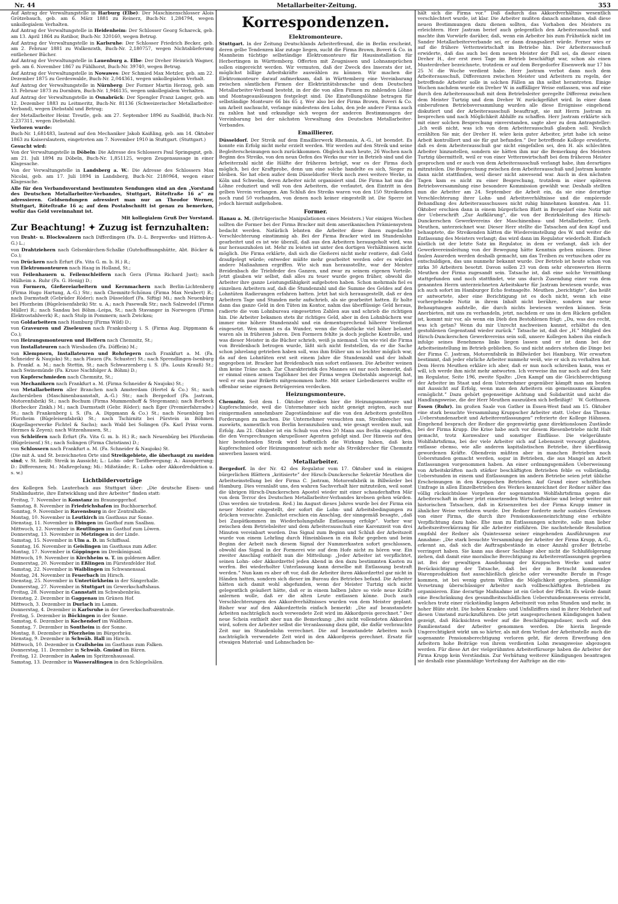Nr. 44 Metallarbeiter-Zeitung. 353
Auf Antrag der Verwaltungstelle in Harburg (Elbe): Der Maschinenschlosser Alois Grötzebauch, geb. am 6. März 1881 zu Reinerz, Buch-Nr. 1,284794, wegen unkollegialem Verhalten.
Auf Antrag der Verwaltungstelle in Heidenheim: Der Schlosser Georg Schareck, geb. am 13. April 1864 zu Ratibor, Buch-Nr. 320160, wegen Betrug.
Auf Antrag der Verwaltungstelle in Karlsruhe: Der Schlosser Friedrich Becker, geb. am 2. Februar 1881 zu Walkenrath, Buch-Nr. 2,180757, wegen Nichtablieferung entliehener Bücher.
Auf Antrag der Verwaltungstelle in Lauenburg a. Elbe: Der Dreher Heinrich Wagner, geb. am 6. November 1867 zu Fühlhorst, Buch-Nr. 39740, wegen Betrug.
Auf Antrag der Verwaltungstelle in Nowawes: Der Schmied Max Metzler, geb. am 22. Dezember 1875 zu Gerdeswalde, Buch-Nr. 2,044361, wegen unkollegialem Verhalt.
Auf Antrag der Verwaltungstelle in Nürnberg: Der Former Martin Herzog, geb. am 13. Februar 1873 zu Dornbirn, Buch-Nr. 1,946135, wegen unkollegialem Verhalten.
Auf Antrag der Verwaltungstelle in Osnabrück: Der Spengler Franz Langer, geb. am 12. Dezember 1883 zu Leitmeritz, Buch-Nr. 81136 (Schweizerischer Metallarbeiter-Verband), wegen Diebstahl und Betrug;
der Metallarbeiter Heinr. Treutle, geb. am 27. September 1896 zu Saalfeld, Buch-Nr. 2,237311, wegen Diebstahl.
Verloren wurde:
Buch-Nr. 1,681483, lautend auf den Mechaniker Jakob Kaißling, geb. am 14. Oktober 1863 zu Kaiserslautern, eingetreten am 7. November 1910 in Stuttgart. (Stuttgart.)
Gesucht wird:
Von der Verwaltungstelle in Döbeln: Die Adresse des Schlossers Paul Springsgut, geb. am 21. Juli 1894 zu Döbeln, Buch-Nr. 1,851125, wegen Zeugenaussage in einer Klagesache.
Von der Verwaltungstelle in Landsberg a. W.: Die Adresse des Schlossers Max Nicolai, geb. am 17. Juli 1894 in Landsberg, Buch-Nr. 2180964, wegen einer Klagesache.
Alle für den Verbandsvorstand bestimmten Sendungen sind an den „Vorstand des Deutschen Metallarbeiter-Verbandes, Stuttgart, Röteſtraße 16 a“ zu adressieren. Geldsendungen adressiert man nur an Theodor Werner, Stuttgart, Röteſtraße 16 a; auf dem Postabschnitt ist genau zu bemerken, wofür das Geld vereinnahmt ist.
Mit kollegialem Gruß Der Vorstand.
Zur Beachtung! ✦ Zuzug ist fernzuhalten:
von Draht- u. Blockwalzern nach Differdingen (Fa. D.-L. Bergwerks- und Hütten-A.-G.) L.;
von Drahtziehern nach Gelsenkirchen-Schalke (Gutehoffnungshütte, Abt. Böcker & Co.);
von Drückern nach Erfurt (Fa. Vita G. m. b. H.) R.;
von Elektromonteuren nach Haag in Holland, St.;
von Feilenhauern u. Feilenschleifern nach Gera (Firma Richard Just); nach Mülheim a. Ruhr (Fa. G. Henig) D.;
von Formern, Gießereiarbeitern und Kernmachern nach Berlin-Lichtenberg (Firma Hugo Hartung, A.-G.) Str.; nach Chemnitz-Schönau (Firma Max Neubert) R.; nach Darmstadt (Gebrüder Röder); nach Düsseldorf (Fa. Siftig) Mi.; nach Neuenbürg bei Pforzheim (Bügeleisenfabrik) Str. u. A.; nach Pasewalk Str.; nach Salzwedel (Firma Müller) R.; nach Sandau bei Böhm.-Leipa, St.; nach Stavanger in Norwegen (Firma Elektrostahlwerk) R.; nach Stolp in Pommern; nach Zwickau;
von Goldarbeitern nach Hamburg (Firma Wild) D.;
von Graveuren und Ziseleuren nach Frankenberg i. S. (Firma Aug. Dippmann & Co.);
von Heizungsmonteuren und Helfern nach Chemnitz, St.;
von Installateuren nach Wiesbaden (Fa. Döfflein) M.;
von Klempnern, Installateuren und Rohrlegern nach Frankfurt a. M. (Fa. Schneider & Naujoks) St.; nach Plauen (Fa. Schuster) St.; nach Sprendlingen-Isenburg b. Frankf. a. M.; nach Stettin, St.; nach Schwarzenberg i. S. (Fa. Louis Krauß) St.; nach Swinemünde (Fa. Kruse Nachfolger A. Böhm) D.;
von Kupferschmieden nach Chemnitz, St.;
von Mechanikern nach Frankfurt a. M. (Firma Schneider & Naujoks) St.;
von Metallarbeitern aller Branchen nach Amsterdam (Hertel & Co.) St.; nach Aschersleben (Maschinenbauanstalt, A.-G.) Str.; nach Bergedorf (Fa. Jastram, Motorenfabrik) St.; nach Bochum (Firma Mummenhoff & Stegemann); nach Borbeck (Borbecker Zinkh.) M.; nach Darmstadt (Gebr. Röder); nach Eger (Premierfahrradw.) St.; nach Frankenberg i. S. (Fa. A. Dippmann & Co.) St.; nach Neuenbürg bei Pforzheim (Bügeleisenfabrik) St.; nach Tschirnitz bei Pürstein in Böhmen (Kugellagerwerke Fichtel & Sachs); nach Wald bei Solingen (Fa. Karl Prinz vorm. Hermes & Zeyen); nach Witzenhausen, St.;
von Schleifern nach Erfurt (Fa. Vita G. m. b. H.) R.; nach Neuenbürg bei Pforzheim (Bügeleisenf.) St.; nach Solingen (Firma Christians) D.;
von Schlossern nach Frankfurt a. M. (Fa. Schneider & Naujoks) St.
(Die mit A. und St. bezeichneten Orte sind Streikgebiete, die überhaupt zu meiden sind; v. St. heißt: Streik in Aussicht; L.: Lohn- oder Tarifbewegung; A.: Aussperrung; D.: Differenzen; M.: Maßregelung; Mi.: Mißstände; R.: Lohn- oder Akkordreduktion u. s. w.)
Lichtbildervorträge
des Kollegen Seb. Lauterbach aus Stuttgart über: „Die deutsche Eisen- und Stahlindustrie, ihre Entwicklung und ihre Arbeiter“ finden statt:
Freitag, 7. November in Konstanz im Brauneggerhof.
Samstag, 8. November in Friedrichshafen im Buchhornerhof.
Sonntag, 9. November in Ravensburg in der Zentralhalle.
Montag, 10. November in Leutkirch im Gasthaus zur Sonne.
Dienstag, 11. November in Ebingen im Gasthof zum Saalbau.
Mittwoch, 12. November in Reutlingen im Gasthof zum Löwen.
Donnerstag, 13. November in Metzingen in der Linde.
Samstag, 15. November in Ulm a. D. im Schiffsaal.
Sonntag, 16. November in Geislingen im Gasthaus zum Adler.
Montag, 17. November in Göppingen im Dreikönigsaal.
Mittwoch, 19. November in Kirchheim u. T. im goldenen Adler.
Donnerstag, 20. November in Eßlingen im Fürstenfelder Hof.
Samstag, 22. November in Waiblingen im Schwanensaal.
Montag, 24. November in Feuerbach im Hirsch.
Dienstag, 25. November in Untertürkheim in der Sängerhalle.
Donnerstag, 27. November in Stuttgart im Gewerkschaftshaus.
Freitag, 28. November in Cannstatt im Schwabenbräu.
Dienstag, 2. Dezember in Gaggenau im Grünen Hof.
Mittwoch, 3. Dezember in Durlach im Lamm.
Donnerstag, 4. Dezember in Karlsruhe in der Gewerkschaftszentrale.
Freitag, 5. Dezember in Böckingen in der Sonne.
Samstag, 6. Dezember in Kochendorf im Waldhorn.
Sonntag, 7. Dezember in Sontheim in der Sonne.
Montag, 8. Dezember in Pforzheim im Bürgerbräu.
Dienstag, 9. Dezember in Schwäb. Hall im Hirsch.
Mittwoch, 10. Dezember in Crailsheim im Gasthaus zum Falken.
Donnerstag, 11. Dezember in Schwäb. Gmünd im Bären.
Freitag, 12. Dezember in Aalen im Spritzenhaussaal.
Samstag, 13. Dezember in Wasseralfingen in den Schlegelsälen.
Korrespondenzen.
Elektromonteure.
Stuttgart. In der Zeitung Deutschlands Arbeiterfreund, die in Berlin erscheint, deren gelbe Tendenzen klar zutage liegen, sucht die Firma Brown, Boveri & Co. in Mannheim tüchtige selbständige Elektromonteure für Hausinstallation für Herbertingen in Württemberg. Offerten mit Zeugnissen und Lohnansprüchen sollen eingereicht werden. Wir vermuten, daß der Zweck des Inserats der ist, möglichst billige Arbeitskräfte auswählen zu können. Wir machen die Elektromonteure darauf aufmerksam, daß in Württemberg eine Vereinbarung zwischen sämtlichen Firmen der Elektrizitätsbranche und dem Deutschen Metallarbeiter-Verband besteht, in der die von allen Firmen zu zahlenden Löhne und Montageauslösungen festgelegt sind. Die Einstellungslöhne betragen für selbständige Monteure 66 bis 65 ₰. Wer also bei der Firma Brown, Boveri & Co. um Arbeit nachsucht, verlange mindestens den Lohn, den jede andere Firma auch zu zahlen hat und erkundige sich wegen der anderen Bestimmungen der Vereinbarung bei der nächsten Verwaltung des Deutschen Metallarbeiter-Verbandes.
Emaillierer.
Düsseldorf. Der Streik auf dem Emaillierwerk Rhenania, A.-G., ist beendet. Es konnte ein Erfolg nicht mehr erzielt werden. Wir werden auf den Streik und seine Begleiterscheinungen noch zurückkommen. Obgleich auch heute, 26 Wochen nach Beginn des Streiks, von den neun Oefen des Werks nur vier in Betrieb sind und die Arbeiterzahl nicht die Hälfte der früheren beträgt, war es der Firma doch möglich, bei der Kraftprobe, denn um eine solche handelte es sich, Sieger zu bleiben. Sie hat eben außer dem Düsseldorfer Werk noch zwei weitere Werke, in Köln und Schwelm, deren Arbeiter nicht organisiert sind. Die Firma hat nun die Löhne reduziert und will von den Arbeitern, die verlautet, den Eintritt in den gelben Verein verlangen. Am Schluß des Streiks waren von den 150 Streikenden noch rund 50 vorhanden, von denen noch keiner eingestellt ist. Die Sperre ist jedoch hiermit aufgehoben.
Former.
Hanau a. M. (Betrügerische Manipulationen eines Meisters.) Vor einigen Wochen sollten die Former bei der Firma Bracker mit dem amerikanischen Prämiensystem bedacht werden. Natürlich lehnten die Arbeiter diese ihnen zugedachte Verschlechterung einstimmig ab. Bei der Firma Bracker wird im Stundenlohn gearbeitet und es ist wie überall, daß aus den Arbeitern herausgeholt wird, was nur herauszuholen ist. Mehr zu leisten ist unter den dortigen Verhältnissen nicht möglich. Die Firma erklärte, daß sich die Gießerei nicht mehr rentiere, daß Geld draufgelegt würde; entweder müßte mehr gearbeitet werden oder es würden andere Maßnahmen ergriffen. Wie sich nun herausstellte, war der Meister Breidenbach die Triebfeder des Ganzen, und zwar zu seinem eigenen Vorteile. Jetzt glauben wir selbst, daß alles zu teuer wurde gegen früher, obwohl die Arbeiter ihre ganze Leistungsfähigkeit aufgeboten haben. Schon mehrmals fiel es einzelnen Arbeitern auf, daß die Stundenzahl und die Summe des Geldes auf den Lohntüten Radierungen erfahren hatten. Jetzt hat sich herausgestellt, daß er den Arbeitern Tage und Stunden mehr aufschrieb, als sie gearbeitet hatten. Er holte dann das ganze Geld in den Tüten im Kontor, nahm das überflüssige Geld heraus, radierte die vom Lohnbureau eingesetzten Zahlen aus und schrieb die richtigen hin. Die Arbeiter bekamen stets ihr richtiges Geld, aber in den Lohnbüchern war immer eine höhere Stundenzahl und ein dementsprechend höherer Verdienst eingesetzt. Wen nimmt es da Wunder, wenn die Gußstücke viel höher belastet waren als in früheren Jahren. Den Formern fehlte ja doch jegliche Kontrolle, und was dieser Meister in die Bücher schrieb, weiß ja niemand. Um wie viel die Firma von Breidenbach betrogen wurde, läßt sich nicht feststellen, da er die Sache schon jahrelang getrieben haben soll, was ihm früher um so leichter möglich war, da auf den Lohntüten erst seit einem Jahre die Stundenzahl und der Inhalt angegeben ist. Bracker hat Breidenbach nun sofort entlassen. Die Arbeiter weinen ihm keine Träne nach. Zur Charakteristik des Mannes sei nur noch bemerkt, daß er einmal einen armen Taglöhner bei der Firma wegen Diebstahls angezeigt hat, weil er ein paar Briketts mitgenommen hatte. Mit seiner Liebedienerei wollte er offenbar seine eigenen Betrügereien verdecken.
Heizungsmonteure.
Chemnitz. Seit dem 1. Oktober streiken hier die Heizungsmonteure und Kupferschmiede, weil die Unternehmer sich nicht geneigt zeigten, auch nur einigermaßen annehmbare Zugeständnisse auf die von den Arbeitern gestellten Forderungen zu machen. Die Unternehmer versuchten nun, Streikbrecher von auswärts, namentlich von Berlin heranzuholen und, wie gesagt werden muß, mit Erfolg. Am 21. Oktober ist ein Schub von etwa 20 Mann aus Berlin eingetroffen, die den Versprechungen skrupelloser Agenten gefolgt sind. Der Hinweis auf den hier bestehenden Streik wird hoffentlich die Wirkung haben, daß kein Kupferschmied oder Heizungsmonteur sich mehr als Streikbrecher für Chemnitz anwerben lassen wird.
Metallarbeiter.
Bergedorf. In der Nr. 42 des Regulator vom 17. Oktober und in einigen bürgerlichen Blättern „kritisierte“ der Hirsch-Dunckersche Sekretär Meuthen die Arbeitseinstellung bei der Firma C. Jastram, Motorenfabrik in Billwärder bei Hamburg. Dies veranlaßt uns, den wahren Sachverhalt hier mitzuteilen, weil sonst die übrigen Hirsch-Dunckerschen Apostel wieder mit einer schauderhaften Mär von dem Terror des Deutschen Metallarbeiter-Verbandes krebsen gehen würden. (Das werden sie trotzdem. Red.) Im August dieses Jahres wurde bei der Firma ein neuer Meister eingestellt, der sofort die Lohn- und Arbeitsbedingungen zu drücken versuchte. Zunächst erschien ein Anschlag, der sinngemäß besagte, „daß bei Zuspätkommen im Wiederholungsfalle Entlassung erfolge“. Vorher war zwischen dem Betriebsleiter und dem Arbeiterausschuß eine Karenzzeit von drei Minuten vereinbart worden. Das Signal zum Beginn und Schluß der Arbeitszeit wurde von einem Lehrling durch Hineinblasen in ein Rohr gegeben und beim Beginn der Arbeit nach diesem Signal der Nummerkasten sofort geschlossen, obwohl das Signal in der Formerei wie auf dem Hofe nicht zu hören war. Ein zweiter Anschlag enthielt nun die Mitteilung: „Jeder Arbeiter ist verpflichtet, seinen Lohn- oder Akkordzettel jeden Abend in den dazu bestimmten Kasten zu werfen. Bei wiederholter Unterlassung kann derselbe mit Entlassung bestraft werden.“ Nun kam es aber oft vor, daß die Arbeiter ihren Akkordzettel gar nicht in Händen hatten, sondern sich dieser im Bureau des Betriebes befand. Die Arbeiter hätten sich damit wohl abgefunden, wenn der Meister Turtzig sich nicht gelegentlich geäußert hätte, daß er in einem halben Jahre so viele neue Kräfte anlernen wolle, daß er die alten Leute entlassen könne. Doch auch Verschlechterungen des Akkordverhältnisses wurden von dem Meister geplant. Bisher war auf den Akkordzetteln einfach bemerkt: „Die auf beanstandete Arbeiten nachträglich noch verwendete Zeit wird im Akkordpreis gerechnet.“ Der neue Schein enthielt aber nun die Bemerkung: „Bei nicht vollendeten Akkorden wird, sofern der Arbeiter selbst die Veranlassung dazu gibt, die dafür verbrauchte Zeit nur im Stundenlohn verrechnet. Die auf beanstandete Arbeiten noch nachträglich verwendete Zeit wird in den Akkordpreis gerechnet. Ersatz für etwaigen Material- und Lohnschaden be-
hält sich die Firma vor.“ Daß dadurch das Akkordverhältnis wesentlich verschlechtert wurde, ist klar. Die Arbeiter mußten danach annehmen, daß diese neuen Bestimmungen dazu dienen sollten, das Vorhaben des Meisters zu erleichtern. Herr Jastram berief auch gelegentlich den Arbeiterausschuß und machte ihm Vorwürfe darüber, daß, wenn ein Arbeiter bis zum Frühstück nicht im Sander Metallarbeiterverbande sei, er dann drangsaliert würde. Ferner wies er auf die frühere Vetternwirtschaft im Betriebe hin. Der Arbeiterausschuß erwiderte, daß das auch bei dem neuen Meister der Fall sei, da dieser einen Dreher H., der erst zwei Tage im Betrieb beschäftigt war, schon als einen Musterdreher bezeichnete, trotzdem er auf dem Bergedorfer Eisenwerk nur 17 bis 25 ℳ die Woche verdient habe. Herr Jastram verbot dann noch dem Arbeiterausschuß, Differenzen zwischen Meister und Arbeitern zu regeln, der betreffende Arbeiter solle in solchen Fällen an ihn selbst herantreten. Einige Wochen nachdem wurde ein Dreher W. in auffälliger Weise entlassen, was auf eine durch den Arbeiterausschuß mit dem Betriebsleiter geregelte Differenz zwischen dem Meister Turtzig und dem Dreher W. zurückgeführt wird. In einer dann einberufenen Betriebsversammlung wurden alle diese Ereignisse eingehend diskutiert und der Arbeiterausschuß beauftragt, sie mit Herrn Jastram zu besprechen und nach Möglichkeit Abhilfe zu schaffen. Herr Jastram erklärte sich mit einer solchen Besprechung einverstanden, sagte aber zu dem Antragsteller: „Ich weiß nicht, was ich von dem Arbeiterausschuß glauben soll. Neulich erzählten Sie mir, der Dreher H. wäre kein guter Arbeiter, jetzt habe ich seine Arbeit kontrolliert und sie für gut befunden.“ Der betreffende Kollege erwiderte, daß es dem Arbeiterausschuß gar nicht eingefallen sei, den H. als schlechten Arbeiter hinzustellen, sondern sie hätten ihm nur die Bemerkung des Meisters Turtzig übermittelt, weil er von einer Vetternwirtschaft bei dem früheren Meister gesprochen und er auch von dem Arbeiterausschuß verlangt habe, ihm derartiges mitzuteilen. Die Besprechung zwischen dem Arbeiterausschuß und Jastram konnte dann nicht stattfinden, weil dieser nicht anwesend war. Auch in den nächsten Tagen kam es nicht zu einer Besprechung, trotzdem in einer späteren Betriebsversammlung eine besondere Kommission gewählt war. Deshalb stellten nun die Arbeiter am 24. September die Arbeit ein, da sie eine derartige Verschlechterung ihrer Lohn- und Arbeitsverhältnisse und die empörende Behandlung des Arbeiterausschusses nicht ruhig hinnehmen konnten. Am 11. Oktober erschien dann in einem bürgerlichen Blatt in Bergedorf eine Notiz mit der Ueberschrift „Zur Aufklärung“, die von der Bezirksleitung des Hirsch-Dunckerschen Gewerkvereins der Maschinenbau- und Metallarbeiter, Gerh. Meuthen, unterzeichnet war. Dieser Herr stellte die Tatsachen auf den Kopf und behauptete, die Streikenden hätten die Wiedereinstellung des W. und weiter die Entlassung des Meisters verlangt; das wird dann im Regulator wiederholt. Einfach köstlich ist der letzte Satz im Regulator, in dem er verlangt, daß ich der Gewerkvereinsleitung von der Bewegung hätte Kenntnis geben müssen. Diese faulen Ausreden werden deshalb gemacht, um das Treiben zu vertuschen oder zu entschuldigen, das uns nunmehr bekannt wurde. Der Betrieb ist heute schon von zirka 30 Arbeitern besetzt. Davon sollen 23 von dem sehr ehrenwerten Herrn Meuthen der Firma zugesandt sein. Tatsache ist, daß eine solche Vermittlung stattgefunden und noch stattfindet, wie uns durch Zusendung einer von dem genannten Herrn unterzeichneten Arbeitskarte für Jastram bewiesen wurde, was ich auch sofort im Hamburger Echo festnagelte. Meuthen „berichtigte“, das heißt er antwortete, aber eine Berichtigung ist es doch nicht, wenn ich eine vorhergehende Notiz in ihrem Inhalt nicht berühre, sondern nur neue Behauptungen aufstelle, die durch nichts bewiesen werden können. Sein Anerbieten, mit uns zu verhandeln, jetzt, nachdem er uns in den Rücken gefallen ist, kommt mir vor, als wenn ein Dieb den Bestohlenen frägt: „Du, was des recht, was ich getan? Wenn du mir Unrecht nachweisen kannst, erhältst du den gestohlenen Gegenstand wieder zurück.“ Tatsache ist, daß der „H.“ Mitglied des Hirsch-Dunckerschen Gewerkvereins sein soll, unsere Kollegen haben ihn einfach infolge seines Benehmens links liegen lassen und er ist dann bei der Arbeitseinstellung im Betrieb geblieben. So und nicht anders stehen die Dinge bei der Firma C. Jastram, Motorenfabrik in Billwärder bei Hamburg. Wir erwarten bestimmt, daß jeder ehrliche Arbeiter nunmehr weiß, wie er sich zu verhalten hat. Dem Herrn Meuthen erkläre ich aber, daß er nun noch schreiben kann, was er will, ich werde ihm nicht mehr antworten. Ich verweise ihn nur noch auf den Satz im Regulator, Seite 196, zweite Spalte: „Den Kampf um die Gleichberechtigung der Arbeiter im Staat und dem Unternehmer gegenüber kämpft man am besten mit Aussicht auf Erfolg, wenn man den Arbeitern ein gemeinsames Kämpfen ermöglicht.“ Dazu gehört gegenseitige Achtung und Solidarität und nicht die Handlungsweise, die der Herr Meuthen auszuüben sich befleißigt! W. Gotthusen.
Essen (Ruhr). Im großen Saale von Gather in Essen-West fand am 15. Oktober eine stark besuchte Versammlung Kruppscher Arbeiter statt. Ueber das Thema: „Ueberstundenarbeit und Arbeiterentlassungen“ referierte der Kollege Hähnsen. Eingehend besprach der Redner die gegenwärtig ganz direktionslosen Zustände bei der Firma Krupp. Die Krise habe auch vor diesem Riesenbetriebe nicht Halt gemacht, trotz Kornwalzer und sonstiger Einflüsse. Die vielgerühmte Wohlfahrtsfirma, bei der viele Arbeiter sich auf Lebenszeit versorgt glaubten, entlasse ebenso, wie alle anderen kapitalistischen Betriebe, ihre überflüssig gewordenen Kräfte. Obendrein müßten aber in manchen Betrieben noch Ueberstunden gemacht werden, sogar in Betrieben, die aus Mangel an Arbeit Entlassungen vorgenommen haben. An einer ordnungsgemäßen Ueberweisung von Arbeitskräften nach stärker beschäftigten Betrieben fehle es vollständig. Ueberstunden in einem und Entlassungen im andern Betriebe seien jetzt übliche Erscheinungen in den Kruppschen Betrieben. Auf Grund einer schriftlichen Umfrage in allen Einzelbetrieben des Werkes kennzeichnet der Redner näher das völlig rücksichtslose Vorgehen der sogenannten Wohlfahrtsfirma gegen die Arbeiterschaft in dieser jetzt einsetzenden Wirtschaftskrise und belegt weiter mit historischen Tatsachen, daß in Krisenzeiten bei der Firma Krupp immer in ähnlicher Weise verfahren wurde. Der Redner forderte mehr soziales Gewissen von einer Firma, die durch ihre Pensionskasseneinrichtung eine erhöhte Verpflichtung dazu habe. Ehe man zu Entlassungen schreite, solle man lieber Arbeitszeitverkürzung für alle Arbeiter einführen. Die nachstehende Resolution empfahl der Redner als Quintessenz seiner eingehenden Ausführungen zur Annahme: „Die stark besuchte Versammlung der Arbeiter der Firma Krupp, A.-G., erkennt an, daß sich die Auftragsbestände in einer Anzahl großer Betriebe verringert haben. Sie kann aus dieser Sachlage aber nicht die Schlußfolgerung ziehen, daß damit eine moralische Berechtigung zu Arbeiterentlassungen gegeben ist. Bei der gewaltigen Ausdehnung der Kruppschen Werke und unter Berücksichtigung der Tatsache, daß bei der in Betracht kommenden Warenproduktion fast ausschließlich gleiche oder verwandte Berufe in Frage kommen, ist bei wenig gutem Willen die Möglichkeit gegeben, planmäßige Versetzung überschüssiger Arbeiter nach vollbeschäftigten Betrieben zu organisieren. Eine derartige Maßnahme ist ein Gebot der Pflicht. Es würde damit eine Beschränkung des gesundheitsschädlichen Ueberstundenunwesens erreicht, welches trotz einer rückständig langen Arbeitszeit von zehn Stunden und mehr, in hoher Blüte steht. Die hohen Kranken- und Unfallziffern sind in ihrer Mehrheit auf diesen Umstand zurückzuführen. Die jetzt ausgesprochenen Kündigungen haben gezeigt, daß Rücksichten weder auf die Beschäftigungsdauer, noch auf den Familienstand der Arbeiter genommen werden. Die hierin liegende Ungerechtigkeit wirkt um so härter, als mit dem Verlust der Arbeitsstelle auch die sogenannte Pensionsberechtigung verloren geht, für deren Erwerbung den Arbeitern hohe Beiträge von ihrem verdienten Lohn zwangsweise abgezogen werden. Für diese Art der vielgerühmten Arbeiterfürsorge haben die Arbeiter der Firma Krupp kein Verständnis. Zur Verhütung weiterer Kündigungen beantragen sie deshalb eine planmäßige Verteilung der Aufträge an die ein-